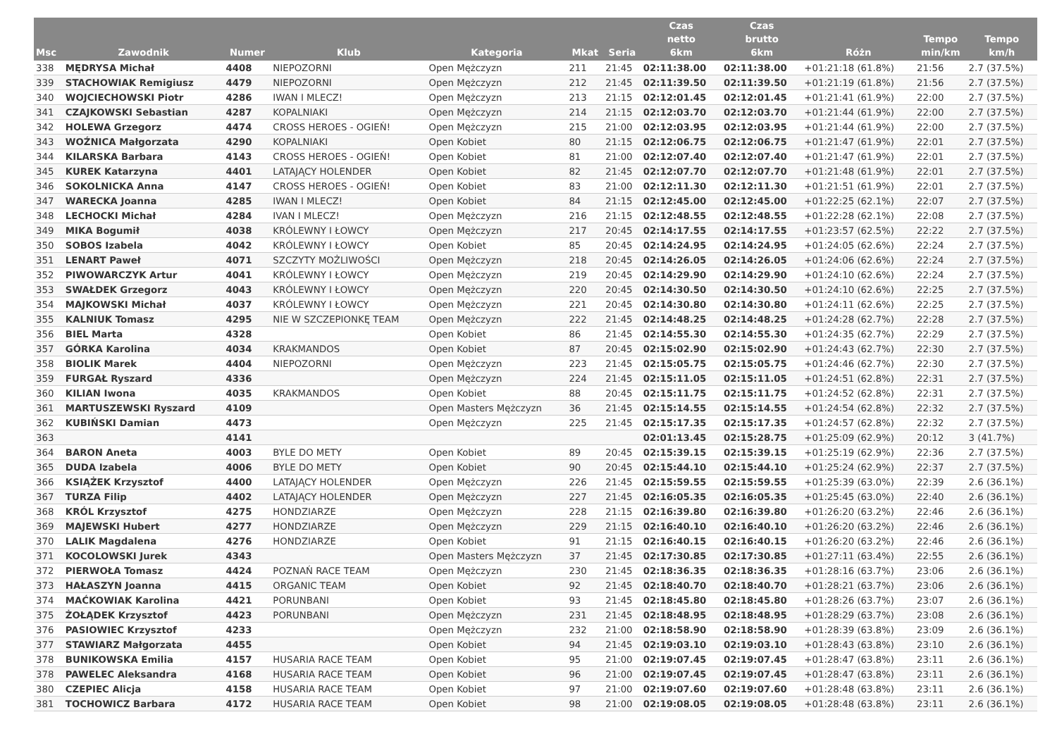| Msc | Zawodnik | Numer | Klub | Kategoria | Mkat | Seria | Czas netto 6km | Czas brutto 6km | Różn | Tempo min/km | Tempo km/h |
| --- | --- | --- | --- | --- | --- | --- | --- | --- | --- | --- | --- |
| 338 | MĘDRYSA Michał | 4408 | NIEPOZORNI | Open Mężczyzn | 211 | 21:45 | 02:11:38.00 | 02:11:38.00 | +01:21:18 (61.8%) | 21:56 | 2.7 (37.5%) |
| 339 | STACHOWIAK Remigiusz | 4479 | NIEPOZORNI | Open Mężczyzn | 212 | 21:45 | 02:11:39.50 | 02:11:39.50 | +01:21:19 (61.8%) | 21:56 | 2.7 (37.5%) |
| 340 | WOJCIECHOWSKI Piotr | 4286 | IWAN I MLECZ! | Open Mężczyzn | 213 | 21:15 | 02:12:01.45 | 02:12:01.45 | +01:21:41 (61.9%) | 22:00 | 2.7 (37.5%) |
| 341 | CZAJKOWSKI Sebastian | 4287 | KOPALNIAKI | Open Mężczyzn | 214 | 21:15 | 02:12:03.70 | 02:12:03.70 | +01:21:44 (61.9%) | 22:00 | 2.7 (37.5%) |
| 342 | HOLEWA Grzegorz | 4474 | CROSS HEROES - OGIEŃ! | Open Mężczyzn | 215 | 21:00 | 02:12:03.95 | 02:12:03.95 | +01:21:44 (61.9%) | 22:00 | 2.7 (37.5%) |
| 343 | WOŹNICA Małgorzata | 4290 | KOPALNIAKI | Open Kobiet | 80 | 21:15 | 02:12:06.75 | 02:12:06.75 | +01:21:47 (61.9%) | 22:01 | 2.7 (37.5%) |
| 344 | KILARSKA Barbara | 4143 | CROSS HEROES - OGIEŃ! | Open Kobiet | 81 | 21:00 | 02:12:07.40 | 02:12:07.40 | +01:21:47 (61.9%) | 22:01 | 2.7 (37.5%) |
| 345 | KUREK Katarzyna | 4401 | LATAJĄCY HOLENDER | Open Kobiet | 82 | 21:45 | 02:12:07.70 | 02:12:07.70 | +01:21:48 (61.9%) | 22:01 | 2.7 (37.5%) |
| 346 | SOKOLNICKA Anna | 4147 | CROSS HEROES - OGIEŃ! | Open Kobiet | 83 | 21:00 | 02:12:11.30 | 02:12:11.30 | +01:21:51 (61.9%) | 22:01 | 2.7 (37.5%) |
| 347 | WARECKA Joanna | 4285 | IWAN I MLECZ! | Open Kobiet | 84 | 21:15 | 02:12:45.00 | 02:12:45.00 | +01:22:25 (62.1%) | 22:07 | 2.7 (37.5%) |
| 348 | LECHOCKI Michał | 4284 | IVAN I MLECZ! | Open Mężczyzn | 216 | 21:15 | 02:12:48.55 | 02:12:48.55 | +01:22:28 (62.1%) | 22:08 | 2.7 (37.5%) |
| 349 | MIKA Bogumił | 4038 | KRÓLEWNY I ŁOWCY | Open Mężczyzn | 217 | 20:45 | 02:14:17.55 | 02:14:17.55 | +01:23:57 (62.5%) | 22:22 | 2.7 (37.5%) |
| 350 | SOBOS Izabela | 4042 | KRÓLEWNY I ŁOWCY | Open Kobiet | 85 | 20:45 | 02:14:24.95 | 02:14:24.95 | +01:24:05 (62.6%) | 22:24 | 2.7 (37.5%) |
| 351 | LENART Paweł | 4071 | SZCZYTY MOŻLIWOŚCI | Open Mężczyzn | 218 | 20:45 | 02:14:26.05 | 02:14:26.05 | +01:24:06 (62.6%) | 22:24 | 2.7 (37.5%) |
| 352 | PIWOWARCZYK Artur | 4041 | KRÓLEWNY I ŁOWCY | Open Mężczyzn | 219 | 20:45 | 02:14:29.90 | 02:14:29.90 | +01:24:10 (62.6%) | 22:24 | 2.7 (37.5%) |
| 353 | SWAŁDEK Grzegorz | 4043 | KRÓLEWNY I ŁOWCY | Open Mężczyzn | 220 | 20:45 | 02:14:30.50 | 02:14:30.50 | +01:24:10 (62.6%) | 22:25 | 2.7 (37.5%) |
| 354 | MAJKOWSKI Michał | 4037 | KRÓLEWNY I ŁOWCY | Open Mężczyzn | 221 | 20:45 | 02:14:30.80 | 02:14:30.80 | +01:24:11 (62.6%) | 22:25 | 2.7 (37.5%) |
| 355 | KALNIUK Tomasz | 4295 | NIE W SZCZEPIONKĘ TEAM | Open Mężczyzn | 222 | 21:45 | 02:14:48.25 | 02:14:48.25 | +01:24:28 (62.7%) | 22:28 | 2.7 (37.5%) |
| 356 | BIEL Marta | 4328 | | Open Kobiet | 86 | 21:45 | 02:14:55.30 | 02:14:55.30 | +01:24:35 (62.7%) | 22:29 | 2.7 (37.5%) |
| 357 | GÓRKA Karolina | 4034 | KRAKMANDOS | Open Kobiet | 87 | 20:45 | 02:15:02.90 | 02:15:02.90 | +01:24:43 (62.7%) | 22:30 | 2.7 (37.5%) |
| 358 | BIOLIK Marek | 4404 | NIEPOZORNI | Open Mężczyzn | 223 | 21:45 | 02:15:05.75 | 02:15:05.75 | +01:24:46 (62.7%) | 22:30 | 2.7 (37.5%) |
| 359 | FURGAŁ Ryszard | 4336 | | Open Mężczyzn | 224 | 21:45 | 02:15:11.05 | 02:15:11.05 | +01:24:51 (62.8%) | 22:31 | 2.7 (37.5%) |
| 360 | KILIAN Iwona | 4035 | KRAKMANDOS | Open Kobiet | 88 | 20:45 | 02:15:11.75 | 02:15:11.75 | +01:24:52 (62.8%) | 22:31 | 2.7 (37.5%) |
| 361 | MARTUSZEWSKI Ryszard | 4109 | | Open Masters Mężczyzn | 36 | 21:45 | 02:15:14.55 | 02:15:14.55 | +01:24:54 (62.8%) | 22:32 | 2.7 (37.5%) |
| 362 | KUBIŃSKI Damian | 4473 | | Open Mężczyzn | 225 | 21:45 | 02:15:17.35 | 02:15:17.35 | +01:24:57 (62.8%) | 22:32 | 2.7 (37.5%) |
| 363 | | 4141 | | | | | 02:01:13.45 | 02:15:28.75 | +01:25:09 (62.9%) | 20:12 | 3 (41.7%) |
| 364 | BARON Aneta | 4003 | BYLE DO METY | Open Kobiet | 89 | 20:45 | 02:15:39.15 | 02:15:39.15 | +01:25:19 (62.9%) | 22:36 | 2.7 (37.5%) |
| 365 | DUDA Izabela | 4006 | BYLE DO METY | Open Kobiet | 90 | 20:45 | 02:15:44.10 | 02:15:44.10 | +01:25:24 (62.9%) | 22:37 | 2.7 (37.5%) |
| 366 | KSIĄŻEK Krzysztof | 4400 | LATAJĄCY HOLENDER | Open Mężczyzn | 226 | 21:45 | 02:15:59.55 | 02:15:59.55 | +01:25:39 (63.0%) | 22:39 | 2.6 (36.1%) |
| 367 | TURZA Filip | 4402 | LATAJĄCY HOLENDER | Open Mężczyzn | 227 | 21:45 | 02:16:05.35 | 02:16:05.35 | +01:25:45 (63.0%) | 22:40 | 2.6 (36.1%) |
| 368 | KRÓL Krzysztof | 4275 | HONDZIARZE | Open Mężczyzn | 228 | 21:15 | 02:16:39.80 | 02:16:39.80 | +01:26:20 (63.2%) | 22:46 | 2.6 (36.1%) |
| 369 | MAJEWSKI Hubert | 4277 | HONDZIARZE | Open Mężczyzn | 229 | 21:15 | 02:16:40.10 | 02:16:40.10 | +01:26:20 (63.2%) | 22:46 | 2.6 (36.1%) |
| 370 | LALIK Magdalena | 4276 | HONDZIARZE | Open Kobiet | 91 | 21:15 | 02:16:40.15 | 02:16:40.15 | +01:26:20 (63.2%) | 22:46 | 2.6 (36.1%) |
| 371 | KOCOLOWSKI Jurek | 4343 | | Open Masters Mężczyzn | 37 | 21:45 | 02:17:30.85 | 02:17:30.85 | +01:27:11 (63.4%) | 22:55 | 2.6 (36.1%) |
| 372 | PIERWOŁA Tomasz | 4424 | POZNAŃ RACE TEAM | Open Mężczyzn | 230 | 21:45 | 02:18:36.35 | 02:18:36.35 | +01:28:16 (63.7%) | 23:06 | 2.6 (36.1%) |
| 373 | HAŁASZYN Joanna | 4415 | ORGANIC TEAM | Open Kobiet | 92 | 21:45 | 02:18:40.70 | 02:18:40.70 | +01:28:21 (63.7%) | 23:06 | 2.6 (36.1%) |
| 374 | MAĆKOWIAK Karolina | 4421 | PORUNBANI | Open Kobiet | 93 | 21:45 | 02:18:45.80 | 02:18:45.80 | +01:28:26 (63.7%) | 23:07 | 2.6 (36.1%) |
| 375 | ŻOŁĄDEK Krzysztof | 4423 | PORUNBANI | Open Mężczyzn | 231 | 21:45 | 02:18:48.95 | 02:18:48.95 | +01:28:29 (63.7%) | 23:08 | 2.6 (36.1%) |
| 376 | PASIOWIEC Krzysztof | 4233 | | Open Mężczyzn | 232 | 21:00 | 02:18:58.90 | 02:18:58.90 | +01:28:39 (63.8%) | 23:09 | 2.6 (36.1%) |
| 377 | STAWIARZ Małgorzata | 4455 | | Open Kobiet | 94 | 21:45 | 02:19:03.10 | 02:19:03.10 | +01:28:43 (63.8%) | 23:10 | 2.6 (36.1%) |
| 378 | BUNIKOWSKA Emilia | 4157 | HUSARIA RACE TEAM | Open Kobiet | 95 | 21:00 | 02:19:07.45 | 02:19:07.45 | +01:28:47 (63.8%) | 23:11 | 2.6 (36.1%) |
| 378 | PAWELEC Aleksandra | 4168 | HUSARIA RACE TEAM | Open Kobiet | 96 | 21:00 | 02:19:07.45 | 02:19:07.45 | +01:28:47 (63.8%) | 23:11 | 2.6 (36.1%) |
| 380 | CZEPIEC Alicja | 4158 | HUSARIA RACE TEAM | Open Kobiet | 97 | 21:00 | 02:19:07.60 | 02:19:07.60 | +01:28:48 (63.8%) | 23:11 | 2.6 (36.1%) |
| 381 | TOCHOWICZ Barbara | 4172 | HUSARIA RACE TEAM | Open Kobiet | 98 | 21:00 | 02:19:08.05 | 02:19:08.05 | +01:28:48 (63.8%) | 23:11 | 2.6 (36.1%) |